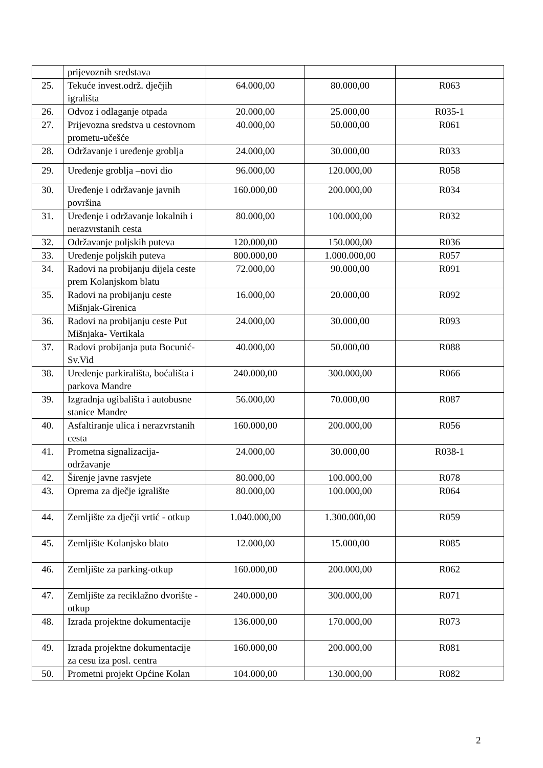| | prijevoznih sredstava | | | |
| 25. | Tekuće invest.održ. dječjih igrališta | 64.000,00 | 80.000,00 | R063 |
| 26. | Odvoz i odlaganje otpada | 20.000,00 | 25.000,00 | R035-1 |
| 27. | Prijevozna sredstva u cestovnom prometu-učešće | 40.000,00 | 50.000,00 | R061 |
| 28. | Održavanje i uređenje groblja | 24.000,00 | 30.000,00 | R033 |
| 29. | Uređenje groblja –novi dio | 96.000,00 | 120.000,00 | R058 |
| 30. | Uređenje i održavanje javnih površina | 160.000,00 | 200.000,00 | R034 |
| 31. | Uređenje i održavanje lokalnih i nerazvrstanih cesta | 80.000,00 | 100.000,00 | R032 |
| 32. | Održavanje poljskih puteva | 120.000,00 | 150.000,00 | R036 |
| 33. | Uređenje poljskih puteva | 800.000,00 | 1.000.000,00 | R057 |
| 34. | Radovi na probijanju dijela ceste prem Kolanjskom blatu | 72.000,00 | 90.000,00 | R091 |
| 35. | Radovi na probijanju ceste Mišnjak-Girenica | 16.000,00 | 20.000,00 | R092 |
| 36. | Radovi na probijanju ceste Put Mišnjaka- Vertikala | 24.000,00 | 30.000,00 | R093 |
| 37. | Radovi probijanja puta Bocunić-Sv.Vid | 40.000,00 | 50.000,00 | R088 |
| 38. | Uređenje parkirališta, boćališta i parkova Mandre | 240.000,00 | 300.000,00 | R066 |
| 39. | Izgradnja ugibališta i autobusne stanice Mandre | 56.000,00 | 70.000,00 | R087 |
| 40. | Asfaltiranje ulica i nerazvrstanih cesta | 160.000,00 | 200.000,00 | R056 |
| 41. | Prometna signalizacija-održavanje | 24.000,00 | 30.000,00 | R038-1 |
| 42. | Širenje javne rasvjete | 80.000,00 | 100.000,00 | R078 |
| 43. | Oprema za dječje igralište | 80.000,00 | 100.000,00 | R064 |
| 44. | Zemljište za dječji vrtić - otkup | 1.040.000,00 | 1.300.000,00 | R059 |
| 45. | Zemljište Kolanjsko blato | 12.000,00 | 15.000,00 | R085 |
| 46. | Zemljište za parking-otkup | 160.000,00 | 200.000,00 | R062 |
| 47. | Zemljište za reciklažno dvorište - otkup | 240.000,00 | 300.000,00 | R071 |
| 48. | Izrada projektne dokumentacije | 136.000,00 | 170.000,00 | R073 |
| 49. | Izrada projektne dokumentacije za cesu iza posl. centra | 160.000,00 | 200.000,00 | R081 |
| 50. | Prometni projekt Općine Kolan | 104.000,00 | 130.000,00 | R082 |
2